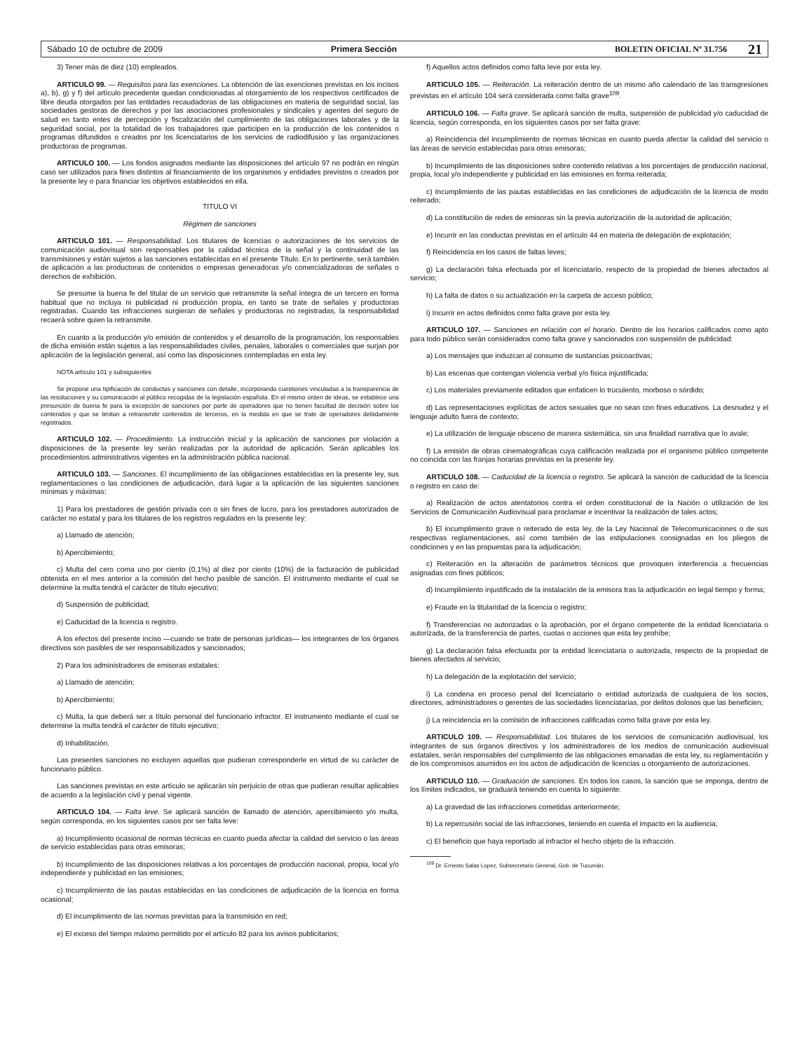Sábado 10 de octubre de 2009 Primera Sección BOLETIN OFICIAL Nº 31.756 21
3) Tener más de diez (10) empleados.
ARTICULO 99. — Requisitos para las exenciones. La obtención de las exenciones previstas en los incisos a), b), g) y f) del artículo precedente quedan condicionadas al otorgamiento de los respectivos certificados de libre deuda otorgados por las entidades recaudadoras de las obligaciones en materia de seguridad social, las sociedades gestoras de derechos y por las asociaciones profesionales y sindicales y agentes del seguro de salud en tanto entes de percepción y fiscalización del cumplimiento de las obligaciones laborales y de la seguridad social, por la totalidad de los trabajadores que participen en la producción de los contenidos o programas difundidos o creados por los licenciatarios de los servicios de radiodifusión y las organizaciones productoras de programas.
ARTICULO 100. — Los fondos asignados mediante las disposiciones del artículo 97 no podrán en ningún caso ser utilizados para fines distintos al financiamiento de los organismos y entidades previstos o creados por la presente ley o para financiar los objetivos establecidos en ella.
TITULO VI
Régimen de sanciones
ARTICULO 101. — Responsabilidad. Los titulares de licencias o autorizaciones de los servicios de comunicación audiovisual son responsables por la calidad técnica de la señal y la continuidad de las transmisiones y están sujetos a las sanciones establecidas en el presente Título. En lo pertinente, será también de aplicación a las productoras de contenidos o empresas generadoras y/o comercializadoras de señales o derechos de exhibición.
Se presume la buena fe del titular de un servicio que retransmite la señal íntegra de un tercero en forma habitual que no incluya ni publicidad ni producción propia, en tanto se trate de señales y productoras registradas. Cuando las infracciones surgieran de señales y productoras no registradas, la responsabilidad recaerá sobre quien la retransmite.
En cuanto a la producción y/o emisión de contenidos y el desarrollo de la programación, los responsables de dicha emisión están sujetos a las responsabilidades civiles, penales, laborales o comerciales que surjan por aplicación de la legislación general, así como las disposiciones contempladas en esta ley.
NOTA artículo 101 y subsiguientes
Se propone una tipificación de conductas y sanciones con detalle, incorporando cuestiones vinculadas a la transparencia de las resoluciones y su comunicación al público recogidas de la legislación española. En el mismo orden de ideas, se establece una presunción de buena fe para la excepción de sanciones por parte de operadores que no tienen facultad de decisión sobre los contenidos y que se limitan a retransmitir contenidos de terceros, en la medida en que se trate de operadores debidamente registrados.
ARTICULO 102. — Procedimiento. La instrucción inicial y la aplicación de sanciones por violación a disposiciones de la presente ley serán realizadas por la autoridad de aplicación. Serán aplicables los procedimientos administrativos vigentes en la administración pública nacional.
ARTICULO 103. — Sanciones. El incumplimiento de las obligaciones establecidas en la presente ley, sus reglamentaciones o las condiciones de adjudicación, dará lugar a la aplicación de las siguientes sanciones mínimas y máximas:
1) Para los prestadores de gestión privada con o sin fines de lucro, para los prestadores autorizados de carácter no estatal y para los titulares de los registros regulados en la presente ley:
a) Llamado de atención;
b) Apercibimiento;
c) Multa del cero coma uno por ciento (0,1%) al diez por ciento (10%) de la facturación de publicidad obtenida en el mes anterior a la comisión del hecho pasible de sanción. El instrumento mediante el cual se determine la multa tendrá el carácter de título ejecutivo;
d) Suspensión de publicidad;
e) Caducidad de la licencia o registro.
A los efectos del presente inciso —cuando se trate de personas jurídicas— los integrantes de los órganos directivos son pasibles de ser responsabilizados y sancionados;
2) Para los administradores de emisoras estatales:
a) Llamado de atención;
b) Apercibimiento;
c) Multa, la que deberá ser a título personal del funcionario infractor. El instrumento mediante el cual se determine la multa tendrá el carácter de título ejecutivo;
d) Inhabilitación.
Las presentes sanciones no excluyen aquellas que pudieran corresponderle en virtud de su carácter de funcionario público.
Las sanciones previstas en este artículo se aplicarán sin perjuicio de otras que pudieran resultar aplicables de acuerdo a la legislación civil y penal vigente.
ARTICULO 104. — Falta leve. Se aplicará sanción de llamado de atención, apercibimiento y/o multa, según corresponda, en los siguientes casos por ser falta leve:
a) Incumplimiento ocasional de normas técnicas en cuanto pueda afectar la calidad del servicio o las áreas de servicio establecidas para otras emisoras;
b) Incumplimiento de las disposiciones relativas a los porcentajes de producción nacional, propia, local y/o independiente y publicidad en las emisiones;
c) Incumplimiento de las pautas establecidas en las condiciones de adjudicación de la licencia en forma ocasional;
d) El incumplimiento de las normas previstas para la transmisión en red;
e) El exceso del tiempo máximo permitido por el artículo 82 para los avisos publicitarios;
f) Aquellos actos definidos como falta leve por esta ley.
ARTICULO 105. — Reiteración. La reiteración dentro de un mismo año calendario de las transgresiones previstas en el artículo 104 será considerada como falta grave<sup>109</sup>.
ARTICULO 106. — Falta grave. Se aplicará sanción de multa, suspensión de publicidad y/o caducidad de licencia, según corresponda, en los siguientes casos por ser falta grave:
a) Reincidencia del incumplimiento de normas técnicas en cuanto pueda afectar la calidad del servicio o las áreas de servicio establecidas para otras emisoras;
b) Incumplimiento de las disposiciones sobre contenido relativas a los porcentajes de producción nacional, propia, local y/o independiente y publicidad en las emisiones en forma reiterada;
c) Incumplimiento de las pautas establecidas en las condiciones de adjudicación de la licencia de modo reiterado;
d) La constitución de redes de emisoras sin la previa autorización de la autoridad de aplicación;
e) Incurrir en las conductas previstas en el artículo 44 en materia de delegación de explotación;
f) Reincidencia en los casos de faltas leves;
g) La declaración falsa efectuada por el licenciatario, respecto de la propiedad de bienes afectados al servicio;
h) La falta de datos o su actualización en la carpeta de acceso público;
i) Incurrir en actos definidos como falta grave por esta ley.
ARTICULO 107. — Sanciones en relación con el horario. Dentro de los horarios calificados como apto para todo público serán considerados como falta grave y sancionados con suspensión de publicidad:
a) Los mensajes que induzcan al consumo de sustancias psicoactivas;
b) Las escenas que contengan violencia verbal y/o fisica injustificada;
c) Los materiales previamente editados que enfaticen lo truculento, morboso o sórdido;
d) Las representaciones explícitas de actos sexuales que no sean con fines educativos. La desnudez y el lenguaje adulto fuera de contexto;
e) La utilización de lenguaje obsceno de manera sistemática, sin una finalidad narrativa que lo avale;
f) La emisión de obras cinematográficas cuya calificación realizada por el organismo público competente no coincida con las franjas horarias previstas en la presente ley.
ARTICULO 108. — Caducidad de la licencia o registro. Se aplicará la sanción de caducidad de la licencia o registro en caso de:
a) Realización de actos atentatorios contra el orden constitucional de la Nación o utilización de los Servicios de Comunicación Audiovisual para proclamar e incentivar la realización de tales actos;
b) El incumplimiento grave o reiterado de esta ley, de la Ley Nacional de Telecomunicaciones o de sus respectivas reglamentaciones, así como también de las estipulaciones consignadas en los pliegos de condiciones y en las propuestas para la adjudicación;
c) Reiteración en la alteración de parámetros técnicos que provoquen interferencia a frecuencias asignadas con fines públicos;
d) Incumplimiento injustificado de la instalación de la emisora tras la adjudicación en legal tiempo y forma;
e) Fraude en la titularidad de la licencia o registro;
f) Transferencias no autorizadas o la aprobación, por el órgano competente de la entidad licenciataria o autorizada, de la transferencia de partes, cuotas o acciones que esta ley prohíbe;
g) La declaración falsa efectuada por la entidad licenciataria o autorizada, respecto de la propiedad de bienes afectados al servicio;
h) La delegación de la explotación del servicio;
i) La condena en proceso penal del licenciatario o entidad autorizada de cualquiera de los socios, directores, administradores o gerentes de las sociedades licenciatarias, por delitos dolosos que las beneficien;
j) La reincidencia en la comisión de infracciones calificadas como falta grave por esta ley.
ARTICULO 109. — Responsabilidad. Los titulares de los servicios de comunicación audiovisual, los integrantes de sus órganos directivos y los administradores de los medios de comunicación audiovisual estatales, serán responsables del cumplimiento de las obligaciones emanadas de esta ley, su reglamentación y de los compromisos asumidos en los actos de adjudicación de licencias u otorgamiento de autorizaciones.
ARTICULO 110. — Graduación de sanciones. En todos los casos, la sanción que se imponga, dentro de los límites indicados, se graduará teniendo en cuenta lo siguiente:
a) La gravedad de las infracciones cometidas anteriormente;
b) La repercusión social de las infracciones, teniendo en cuenta el impacto en la audiencia;
c) El beneficio que haya reportado al infractor el hecho objeto de la infracción.
<sup>109</sup> Dr. Ernesto Salas Lopez, Subsecretario General, Gob. de Tucumán.